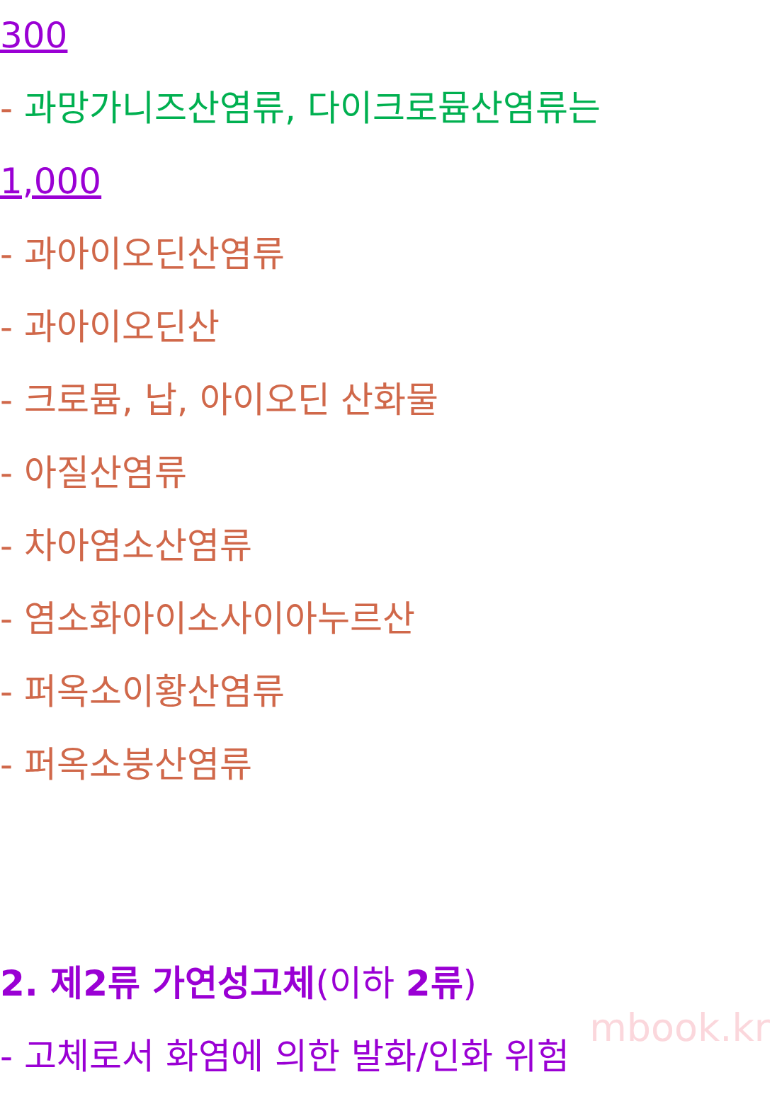300
- 과망가니즈산염류, 다이크로뮴산염류는
1,000
- 과아이오딘산염류
- 과아이오딘산
- 크로뮴, 납, 아이오딘 산화물
- 아질산염류
- 차아염소산염류
- 염소화아이소사이아누르산
- 퍼옥소이황산염류
- 퍼옥소붕산염류
2. 제2류 가연성고체(이하 2류)
- 고체로서 화염에 의한 발화/인화 위험
mbook.kr